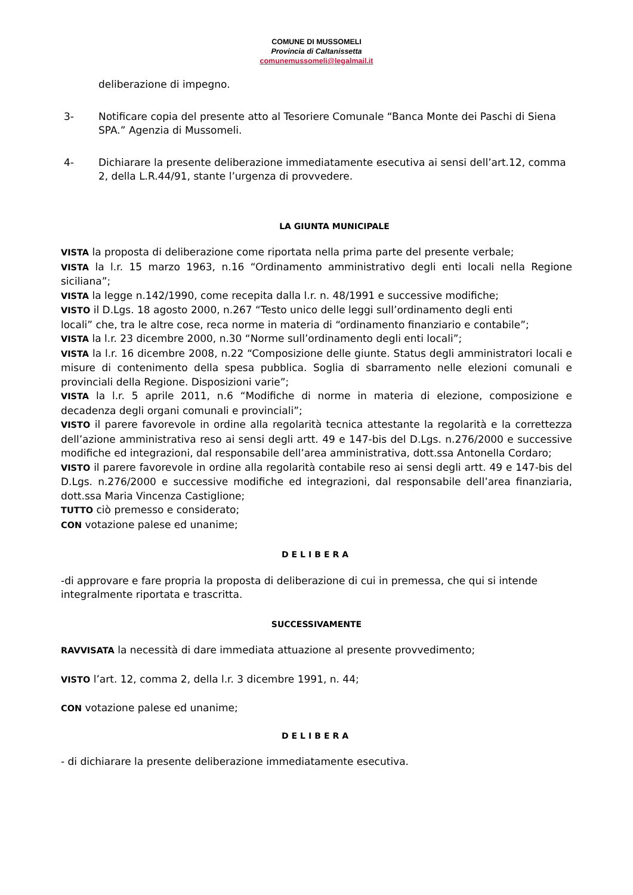COMUNE DI MUSSOMELI
Provincia di Caltanissetta
comunemussomeli@legalmail.it
deliberazione di impegno.
3- Notificare copia del presente atto al Tesoriere Comunale “Banca Monte dei Paschi di Siena SPA.” Agenzia di Mussomeli.
4- Dichiarare la presente deliberazione immediatamente esecutiva ai sensi dell’art.12, comma 2, della L.R.44/91, stante l’urgenza di provvedere.
LA GIUNTA MUNICIPALE
VISTA la proposta di deliberazione come riportata nella prima parte del presente verbale;
VISTA la l.r. 15 marzo 1963, n.16 “Ordinamento amministrativo degli enti locali nella Regione siciliana”;
VISTA la legge n.142/1990, come recepita dalla l.r. n. 48/1991 e successive modifiche;
VISTO il D.Lgs. 18 agosto 2000, n.267 “Testo unico delle leggi sull’ordinamento degli enti
locali” che, tra le altre cose, reca norme in materia di “ordinamento finanziario e contabile”;
VISTA la l.r. 23 dicembre 2000, n.30 “Norme sull’ordinamento degli enti locali”;
VISTA la l.r. 16 dicembre 2008, n.22 “Composizione delle giunte. Status degli amministratori locali e misure di contenimento della spesa pubblica. Soglia di sbarramento nelle elezioni comunali e provinciali della Regione. Disposizioni varie”;
VISTA la l.r. 5 aprile 2011, n.6 “Modifiche di norme in materia di elezione, composizione e decadenza degli organi comunali e provinciali”;
VISTO il parere favorevole in ordine alla regolarità tecnica attestante la regolarità e la correttezza dell’azione amministrativa reso ai sensi degli artt. 49 e 147-bis del D.Lgs. n.276/2000 e successive modifiche ed integrazioni, dal responsabile dell’area amministrativa, dott.ssa Antonella Cordaro;
VISTO il parere favorevole in ordine alla regolarità contabile reso ai sensi degli artt. 49 e 147-bis del D.Lgs. n.276/2000 e successive modifiche ed integrazioni, dal responsabile dell’area finanziaria, dott.ssa Maria Vincenza Castiglione;
TUTTO ciò premesso e considerato;
CON votazione palese ed unanime;
DELIBERA
-di approvare e fare propria la proposta di deliberazione di cui in premessa, che qui si intende integralmente riportata e trascritta.
SUCCESSIVAMENTE
RAVVISATA la necessità di dare immediata attuazione al presente provvedimento;
VISTO l’art. 12, comma 2, della l.r. 3 dicembre 1991, n. 44;
CON votazione palese ed unanime;
DELIBERA
- di dichiarare la presente deliberazione immediatamente esecutiva.